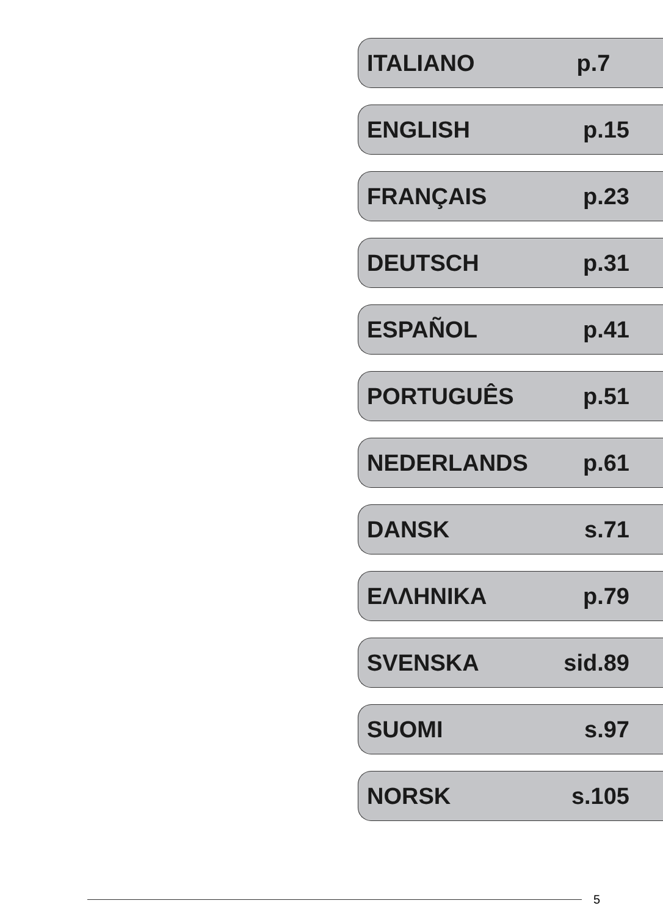ITALIANO p.7
ENGLISH p.15
FRANÇAIS p.23
DEUTSCH p.31
ESPAÑOL p.41
PORTUGUÊS p.51
NEDERLANDS p.61
DANSK s.71
ΕΛΛΗΝΙΚΑ p.79
SVENSKA sid.89
SUOMI s.97
NORSK s.105
5